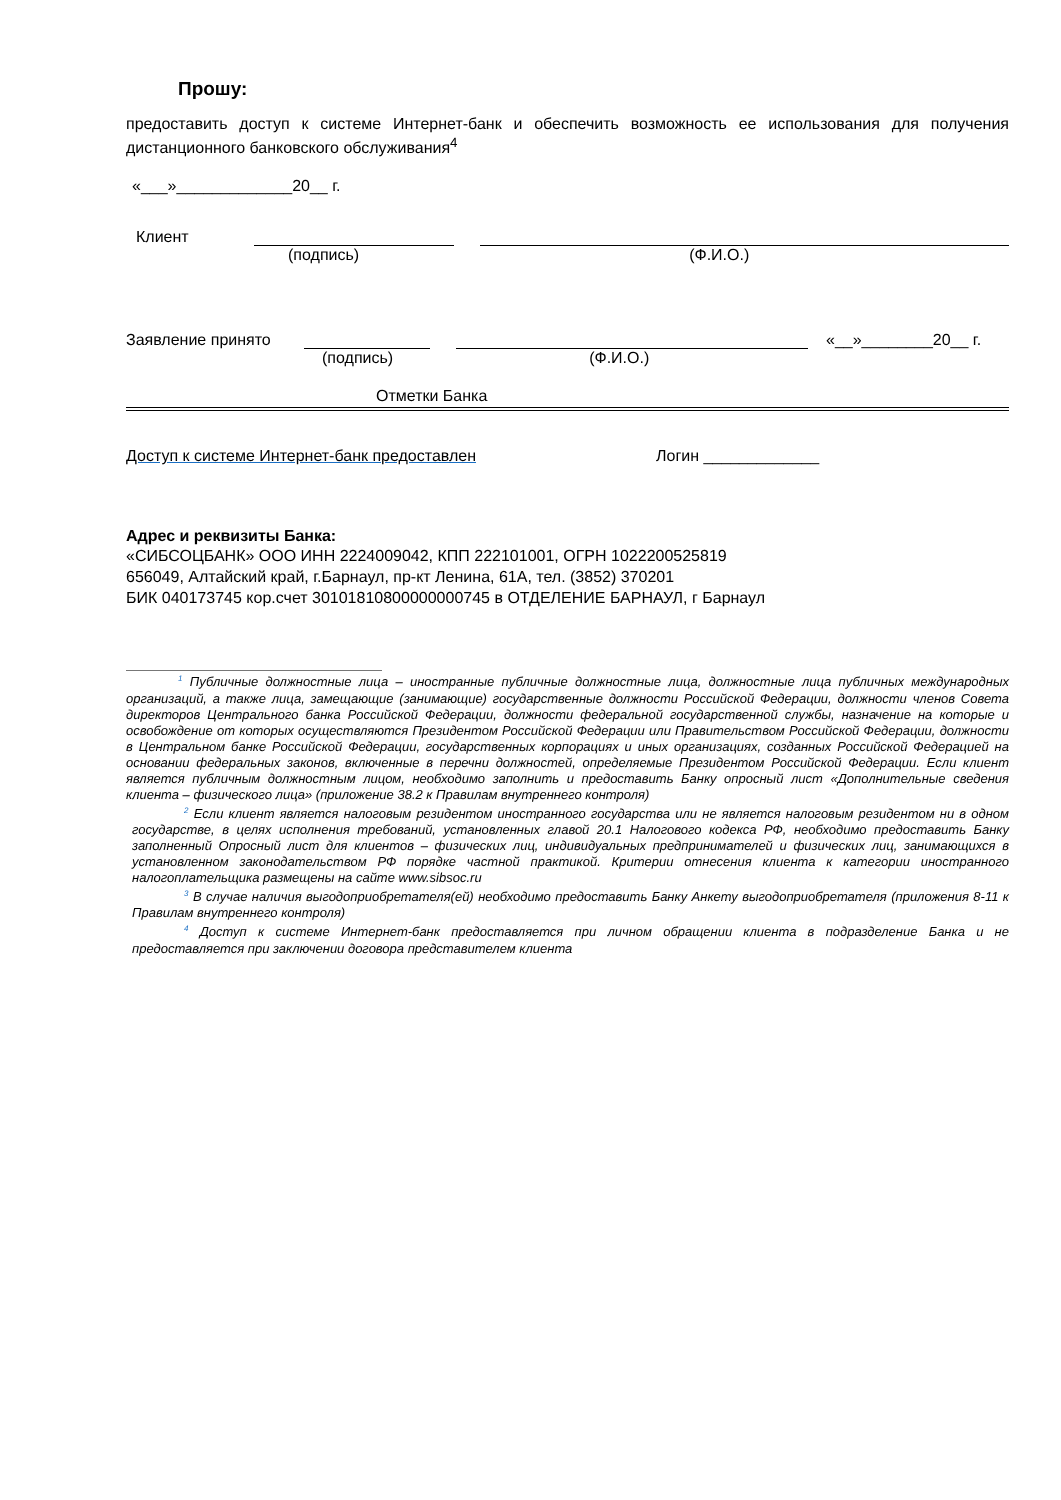Прошу:
предоставить доступ к системе Интернет-банк и обеспечить возможность ее использования для получения дистанционного банковского обслуживания<sup>4</sup>
«___»_____________20__ г.
Клиент
(подпись) (Ф.И.О.)
Заявление принято
«__»________20__ г.
(подпись) (Ф.И.О.)
Отметки Банка
Доступ к системе Интернет-банк предоставлен Логин _____________
Адрес и реквизиты Банка:
«СИБСОЦБАНК» ООО ИНН 2224009042, КПП 222101001, ОГРН 1022200525819
656049, Алтайский край, г.Барнаул, пр-кт Ленина, 61А, тел. (3852) 370201
БИК 040173745 кор.счет 30101810800000000745 в ОТДЕЛЕНИЕ БАРНАУЛ, г Барнаул
<sup>1</sup> Публичные должностные лица – иностранные публичные должностные лица, должностные лица публичных международных организаций, а также лица, замещающие (занимающие) государственные должности Российской Федерации, должности членов Совета директоров Центрального банка Российской Федерации, должности федеральной государственной службы, назначение на которые и освобождение от которых осуществляются Президентом Российской Федерации или Правительством Российской Федерации, должности в Центральном банке Российской Федерации, государственных корпорациях и иных организациях, созданных Российской Федерацией на основании федеральных законов, включенные в перечни должностей, определяемые Президентом Российской Федерации. Если клиент является публичным должностным лицом, необходимо заполнить и предоставить Банку опросный лист «Дополнительные сведения клиента – физического лица» (приложение 38.2 к Правилам внутреннего контроля)
<sup>2</sup> Если клиент является налоговым резидентом иностранного государства или не является налоговым резидентом ни в одном государстве, в целях исполнения требований, установленных главой 20.1 Налогового кодекса РФ, необходимо предоставить Банку заполненный Опросный лист для клиентов – физических лиц, индивидуальных предпринимателей и физических лиц, занимающихся в установленном законодательством РФ порядке частной практикой. Критерии отнесения клиента к категории иностранного налогоплательщика размещены на сайте www.sibsoc.ru
<sup>3</sup> В случае наличия выгодоприобретателя(ей) необходимо предоставить Банку Анкету выгодоприобретателя (приложения 8-11 к Правилам внутреннего контроля)
<sup>4</sup> Доступ к системе Интернет-банк предоставляется при личном обращении клиента в подразделение Банка и не предоставляется при заключении договора представителем клиента